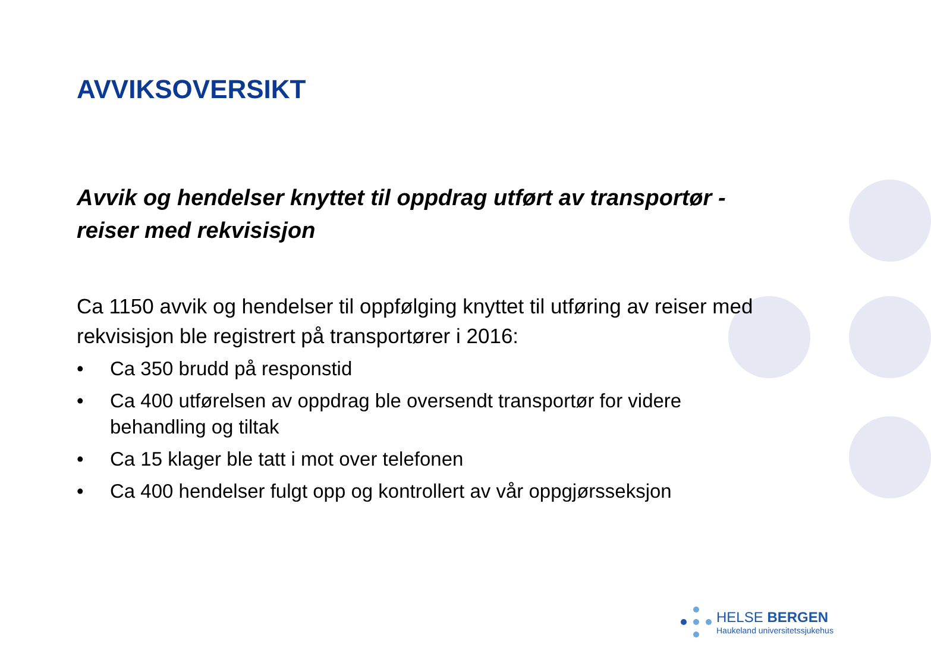AVVIKSOVERSIKT
Avvik og hendelser knyttet til oppdrag utført av transportør - reiser med rekvisisjon
Ca 1150 avvik og hendelser til oppfølging knyttet til utføring av reiser med rekvisisjon ble registrert på transportører i 2016:
• Ca 350 brudd på responstid
• Ca 400 utførelsen av oppdrag ble oversendt transportør for videre behandling og tiltak
• Ca 15 klager ble tatt i mot over telefonen
• Ca 400 hendelser fulgt opp og kontrollert av vår oppgjørsseksjon
HELSE BERGEN
Haukeland universitetssjukehus